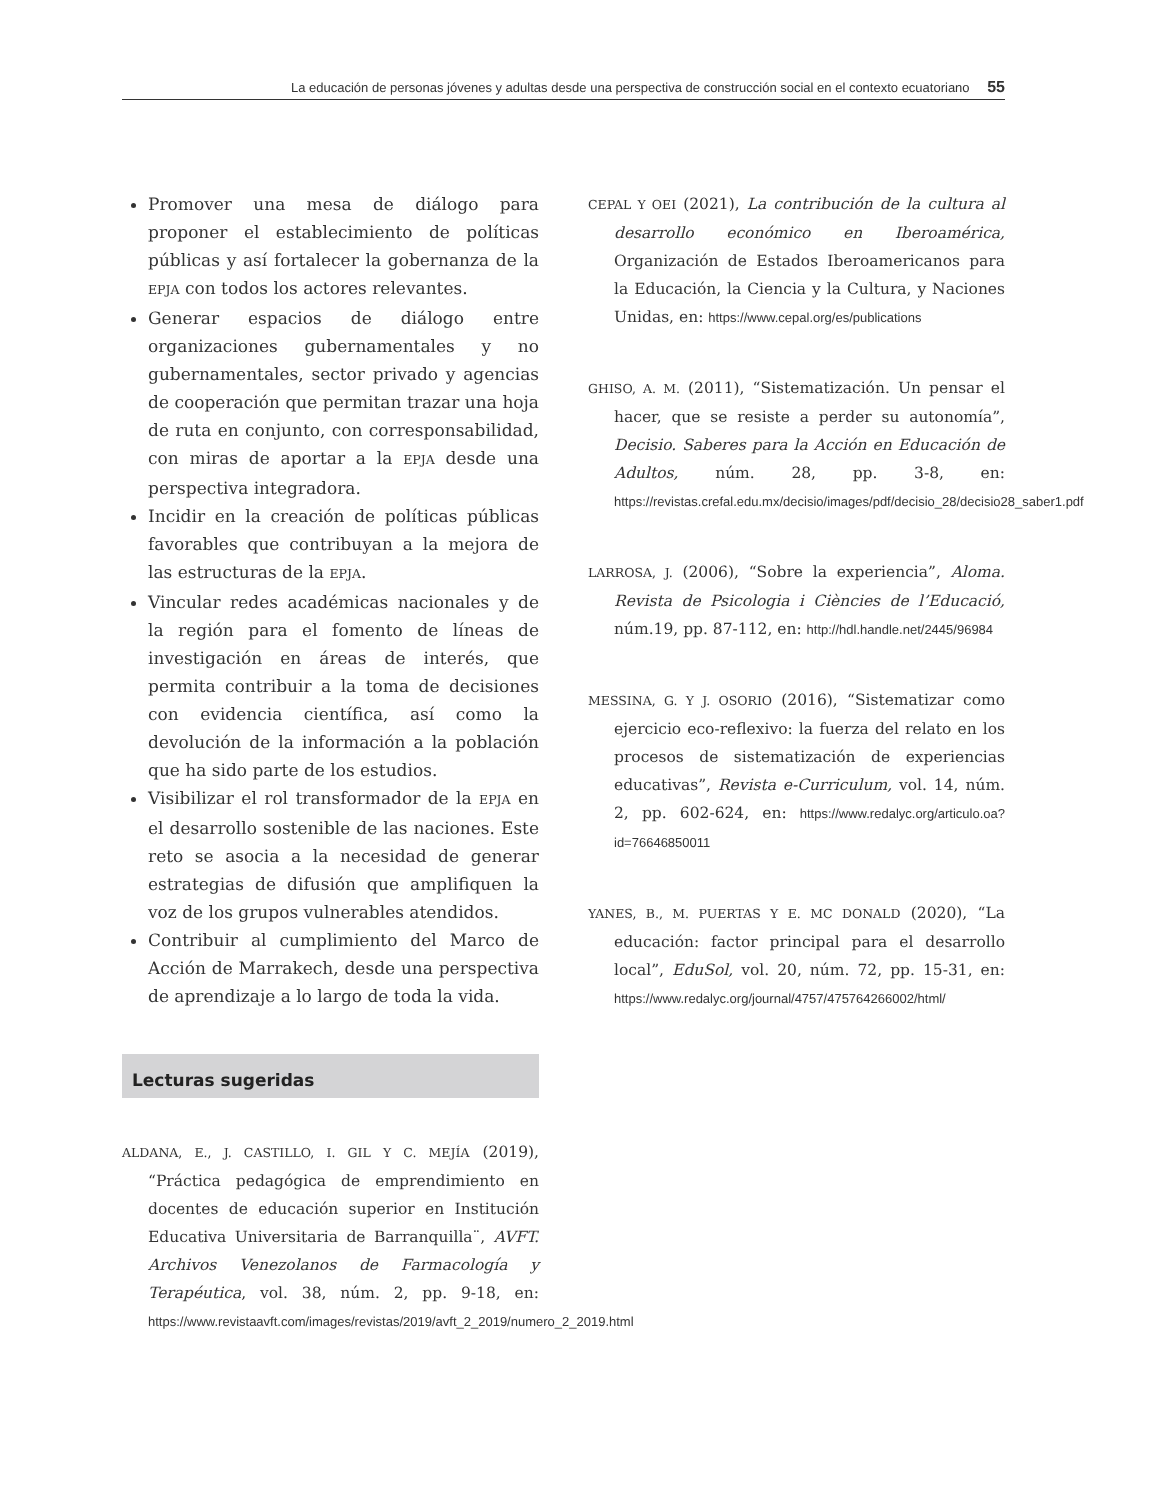La educación de personas jóvenes y adultas desde una perspectiva de construcción social en el contexto ecuatoriano 55
Promover una mesa de diálogo para proponer el establecimiento de políticas públicas y así fortalecer la gobernanza de la EPJA con todos los actores relevantes.
Generar espacios de diálogo entre organizaciones gubernamentales y no gubernamentales, sector privado y agencias de cooperación que permitan trazar una hoja de ruta en conjunto, con corresponsabilidad, con miras de aportar a la EPJA desde una perspectiva integradora.
Incidir en la creación de políticas públicas favorables que contribuyan a la mejora de las estructuras de la EPJA.
Vincular redes académicas nacionales y de la región para el fomento de líneas de investigación en áreas de interés, que permita contribuir a la toma de decisiones con evidencia científica, así como la devolución de la información a la población que ha sido parte de los estudios.
Visibilizar el rol transformador de la EPJA en el desarrollo sostenible de las naciones. Este reto se asocia a la necesidad de generar estrategias de difusión que amplifiquen la voz de los grupos vulnerables atendidos.
Contribuir al cumplimiento del Marco de Acción de Marrakech, desde una perspectiva de aprendizaje a lo largo de toda la vida.
Lecturas sugeridas
ALDANA, E., J. CASTILLO, I. GIL Y C. MEJÍA (2019), “Práctica pedagógica de emprendimiento en docentes de educación superior en Institución Educativa Universitaria de Barranquilla¨, AVFT. Archivos Venezolanos de Farmacología y Terapéutica, vol. 38, núm. 2, pp. 9-18, en: https://www.revistaavft.com/images/revistas/2019/avft_2_2019/numero_2_2019.html
CEPAL Y OEI (2021), La contribución de la cultura al desarrollo económico en Iberoamérica, Organización de Estados Iberoamericanos para la Educación, la Ciencia y la Cultura, y Naciones Unidas, en: https://www.cepal.org/es/publications
GHISO, A. M. (2011), “Sistematización. Un pensar el hacer, que se resiste a perder su autonomía”, Decisio. Saberes para la Acción en Educación de Adultos, núm. 28, pp. 3-8, en: https://revistas.crefal.edu.mx/decisio/images/pdf/decisio_28/decisio28_saber1.pdf
LARROSA, J. (2006), “Sobre la experiencia”, Aloma. Revista de Psicologia i Ciències de l’Educació, núm.19, pp. 87-112, en: http://hdl.handle.net/2445/96984
MESSINA, G. Y J. OSORIO (2016), “Sistematizar como ejercicio eco-reflexivo: la fuerza del relato en los procesos de sistematización de experiencias educativas”, Revista e-Curriculum, vol. 14, núm. 2, pp. 602-624, en: https://www.redalyc.org/articulo.oa?id=76646850011
YANES, B., M. PUERTAS Y E. MC DONALD (2020), “La educación: factor principal para el desarrollo local”, EduSol, vol. 20, núm. 72, pp. 15-31, en: https://www.redalyc.org/journal/4757/475764266002/html/